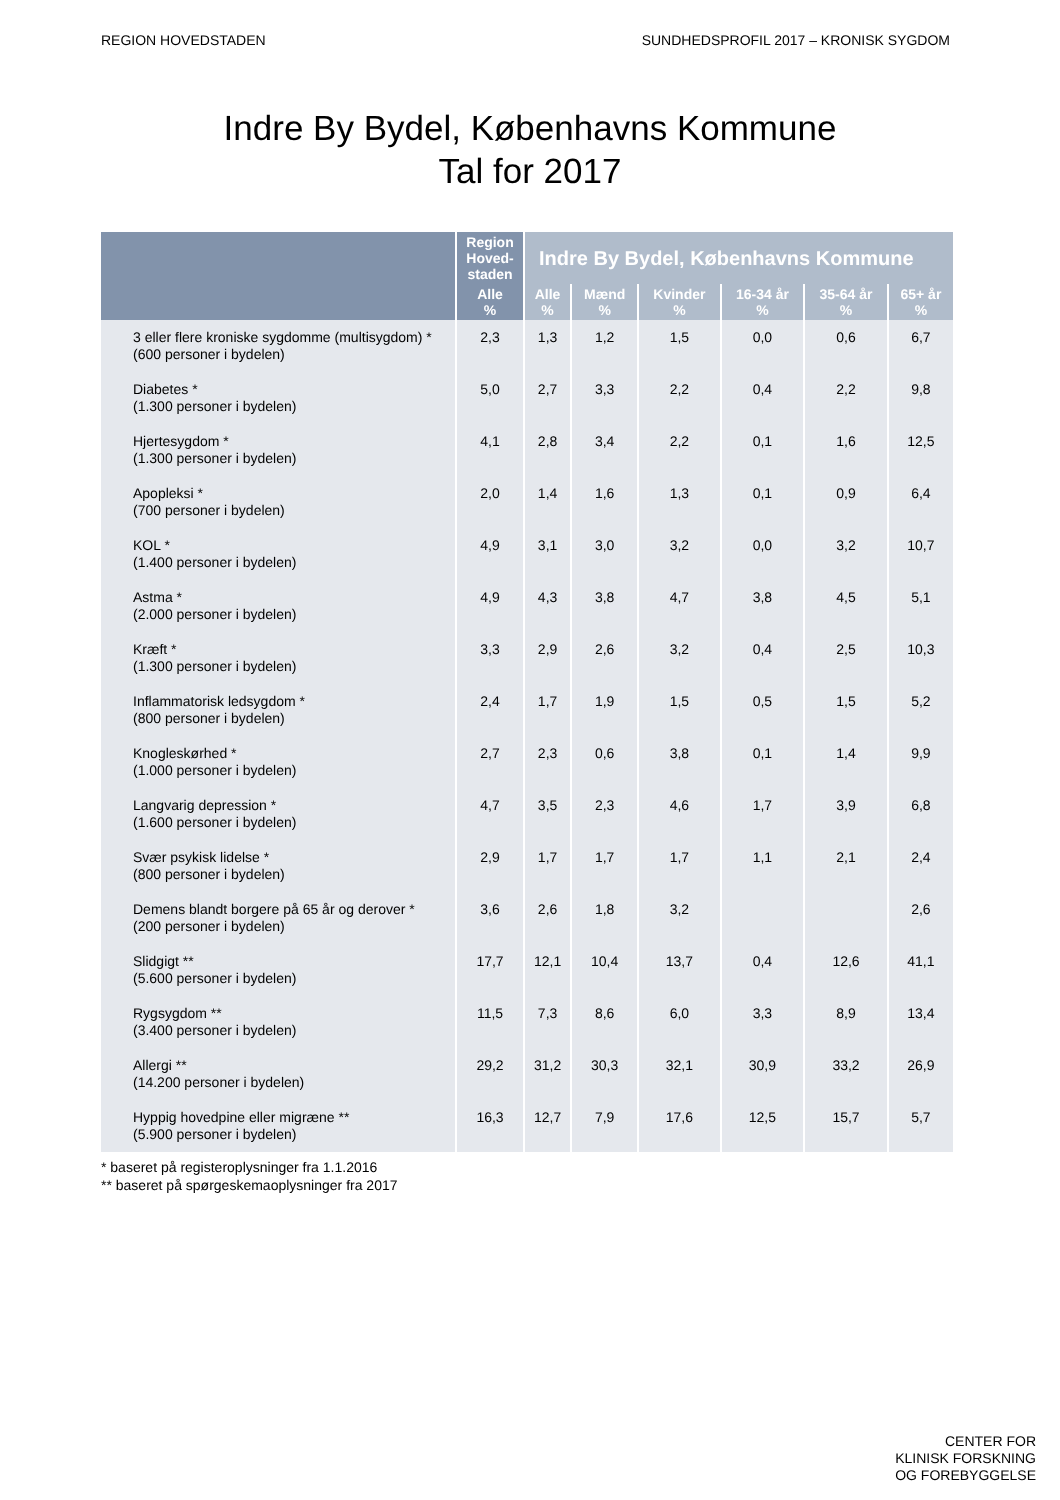REGION HOVEDSTADEN SUNDHEDSPROFIL 2017 – KRONISK SYGDOM
Indre By Bydel, Københavns Kommune
Tal for 2017
| | Region Hoved-staden | Indre By Bydel, Københavns Kommune | | | | | |
| --- | --- | --- | --- | --- | --- | --- | --- |
| | Alle % | Alle % | Mænd % | Kvinder % | 16-34 år % | 35-64 år % | 65+ år % |
| 3 eller flere kroniske sygdomme (multisygdom) * (600 personer i bydelen) | 2,3 | 1,3 | 1,2 | 1,5 | 0,0 | 0,6 | 6,7 |
| Diabetes * (1.300 personer i bydelen) | 5,0 | 2,7 | 3,3 | 2,2 | 0,4 | 2,2 | 9,8 |
| Hjertesygdom * (1.300 personer i bydelen) | 4,1 | 2,8 | 3,4 | 2,2 | 0,1 | 1,6 | 12,5 |
| Apopleksi * (700 personer i bydelen) | 2,0 | 1,4 | 1,6 | 1,3 | 0,1 | 0,9 | 6,4 |
| KOL * (1.400 personer i bydelen) | 4,9 | 3,1 | 3,0 | 3,2 | 0,0 | 3,2 | 10,7 |
| Astma * (2.000 personer i bydelen) | 4,9 | 4,3 | 3,8 | 4,7 | 3,8 | 4,5 | 5,1 |
| Kræft * (1.300 personer i bydelen) | 3,3 | 2,9 | 2,6 | 3,2 | 0,4 | 2,5 | 10,3 |
| Inflammatorisk ledsygdom * (800 personer i bydelen) | 2,4 | 1,7 | 1,9 | 1,5 | 0,5 | 1,5 | 5,2 |
| Knogleskørhed * (1.000 personer i bydelen) | 2,7 | 2,3 | 0,6 | 3,8 | 0,1 | 1,4 | 9,9 |
| Langvarig depression * (1.600 personer i bydelen) | 4,7 | 3,5 | 2,3 | 4,6 | 1,7 | 3,9 | 6,8 |
| Svær psykisk lidelse * (800 personer i bydelen) | 2,9 | 1,7 | 1,7 | 1,7 | 1,1 | 2,1 | 2,4 |
| Demens blandt borgere på 65 år og derover * (200 personer i bydelen) | 3,6 | 2,6 | 1,8 | 3,2 | | | 2,6 |
| Slidgigt ** (5.600 personer i bydelen) | 17,7 | 12,1 | 10,4 | 13,7 | 0,4 | 12,6 | 41,1 |
| Rygsygdom ** (3.400 personer i bydelen) | 11,5 | 7,3 | 8,6 | 6,0 | 3,3 | 8,9 | 13,4 |
| Allergi ** (14.200 personer i bydelen) | 29,2 | 31,2 | 30,3 | 32,1 | 30,9 | 33,2 | 26,9 |
| Hyppig hovedpine eller migræne ** (5.900 personer i bydelen) | 16,3 | 12,7 | 7,9 | 17,6 | 12,5 | 15,7 | 5,7 |
* baseret på registeroplysninger fra 1.1.2016
** baseret på spørgeskemaoplysninger fra 2017
CENTER FOR
KLINISK FORSKNING
OG FOREBYGGELSE